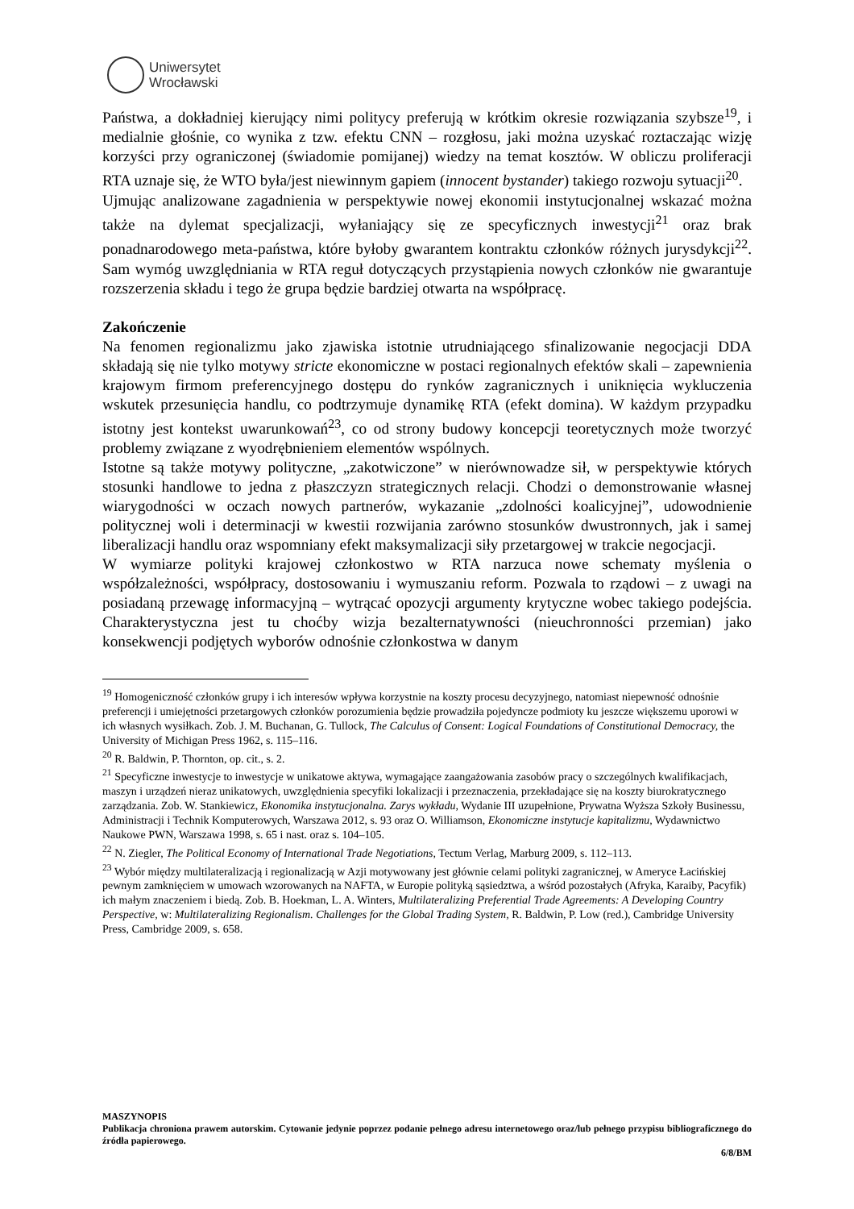Uniwersytet
Wrocławski
Państwa, a dokładniej kierujący nimi politycy preferują w krótkim okresie rozwiązania szybsze<sup>19</sup>, i medialnie głośnie, co wynika z tzw. efektu CNN – rozgłosu, jaki można uzyskać roztaczając wizję korzyści przy ograniczonej (świadomie pomijanej) wiedzy na temat kosztów. W obliczu proliferacji RTA uznaje się, że WTO była/jest niewinnym gapiem (innocent bystander) takiego rozwoju sytuacji<sup>20</sup>.
Ujmując analizowane zagadnienia w perspektywie nowej ekonomii instytucjonalnej wskazać można także na dylemat specjalizacji, wyłaniający się ze specyficznych inwestycji<sup>21</sup> oraz brak ponadnarodowego meta-państwa, które byłoby gwarantem kontraktu członków różnych jurysdykcji<sup>22</sup>. Sam wymóg uwzględniania w RTA reguł dotyczących przystąpienia nowych członków nie gwarantuje rozszerzenia składu i tego że grupa będzie bardziej otwarta na współpracę.
Zakończenie
Na fenomen regionalizmu jako zjawiska istotnie utrudniającego sfinalizowanie negocjacji DDA składają się nie tylko motywy stricte ekonomiczne w postaci regionalnych efektów skali – zapewnienia krajowym firmom preferencyjnego dostępu do rynków zagranicznych i uniknięcia wykluczenia wskutek przesunięcia handlu, co podtrzymuje dynamikę RTA (efekt domina). W każdym przypadku istotny jest kontekst uwarunkowań<sup>23</sup>, co od strony budowy koncepcji teoretycznych może tworzyć problemy związane z wyodrębnieniem elementów wspólnych.
Istotne są także motywy polityczne, „zakotwiczone” w nierównowadze sił, w perspektywie których stosunki handlowe to jedna z płaszczyzn strategicznych relacji. Chodzi o demonstrowanie własnej wiarygodności w oczach nowych partnerów, wykazanie „zdolności koalicyjnej”, udowodnienie politycznej woli i determinacji w kwestii rozwijania zarówno stosunków dwustronnych, jak i samej liberalizacji handlu oraz wspomniany efekt maksymalizacji siły przetargowej w trakcie negocjacji.
W wymiarze polityki krajowej członkostwo w RTA narzuca nowe schematy myślenia o współzależności, współpracy, dostosowaniu i wymuszaniu reform. Pozwala to rządowi – z uwagi na posiadaną przewagę informacyjną – wytrącać opozycji argumenty krytyczne wobec takiego podejścia. Charakterystyczna jest tu choćby wizja bezalternatywności (nieuchronności przemian) jako konsekwencji podjętych wyborów odnośnie członkostwa w danym
<sup>19</sup> Homogeniczność członków grupy i ich interesów wpływa korzystnie na koszty procesu decyzyjnego, natomiast niepewność odnośnie preferencji i umiejętności przetargowych członków porozumienia będzie prowadziła pojedyncze podmioty ku jeszcze większemu uporowi w ich własnych wysiłkach. Zob. J. M. Buchanan, G. Tullock, The Calculus of Consent: Logical Foundations of Constitutional Democracy, the University of Michigan Press 1962, s. 115–116.
<sup>20</sup> R. Baldwin, P. Thornton, op. cit., s. 2.
<sup>21</sup> Specyficzne inwestycje to inwestycje w unikatowe aktywa, wymagające zaangażowania zasobów pracy o szczególnych kwalifikacjach, maszyn i urządzeń nieraz unikatowych, uwzględnienia specyfiki lokalizacji i przeznaczenia, przekładające się na koszty biurokratycznego zarządzania. Zob. W. Stankiewicz, Ekonomika instytucjonalna. Zarys wykładu, Wydanie III uzupełnione, Prywatna Wyższa Szkoły Businessu, Administracji i Technik Komputerowych, Warszawa 2012, s. 93 oraz O. Williamson, Ekonomiczne instytucje kapitalizmu, Wydawnictwo Naukowe PWN, Warszawa 1998, s. 65 i nast. oraz s. 104–105.
<sup>22</sup> N. Ziegler, The Political Economy of International Trade Negotiations, Tectum Verlag, Marburg 2009, s. 112–113.
<sup>23</sup> Wybór między multilateralizacją i regionalizacją w Azji motywowany jest głównie celami polityki zagranicznej, w Ameryce Łacińskiej pewnym zamknięciem w umowach wzorowanych na NAFTA, w Europie polityką sąsiedztwa, a wśród pozostałych (Afryka, Karaiby, Pacyfik) ich małym znaczeniem i biedą. Zob. B. Hoekman, L. A. Winters, Multilateralizing Preferential Trade Agreements: A Developing Country Perspective, w: Multilateralizing Regionalism. Challenges for the Global Trading System, R. Baldwin, P. Low (red.), Cambridge University Press, Cambridge 2009, s. 658.
MASZYNOPIS
Publikacja chroniona prawem autorskim. Cytowanie jedynie poprzez podanie pełnego adresu internetowego oraz/lub pełnego przypisu bibliograficznego do źródła papierowego.
6/8/BM